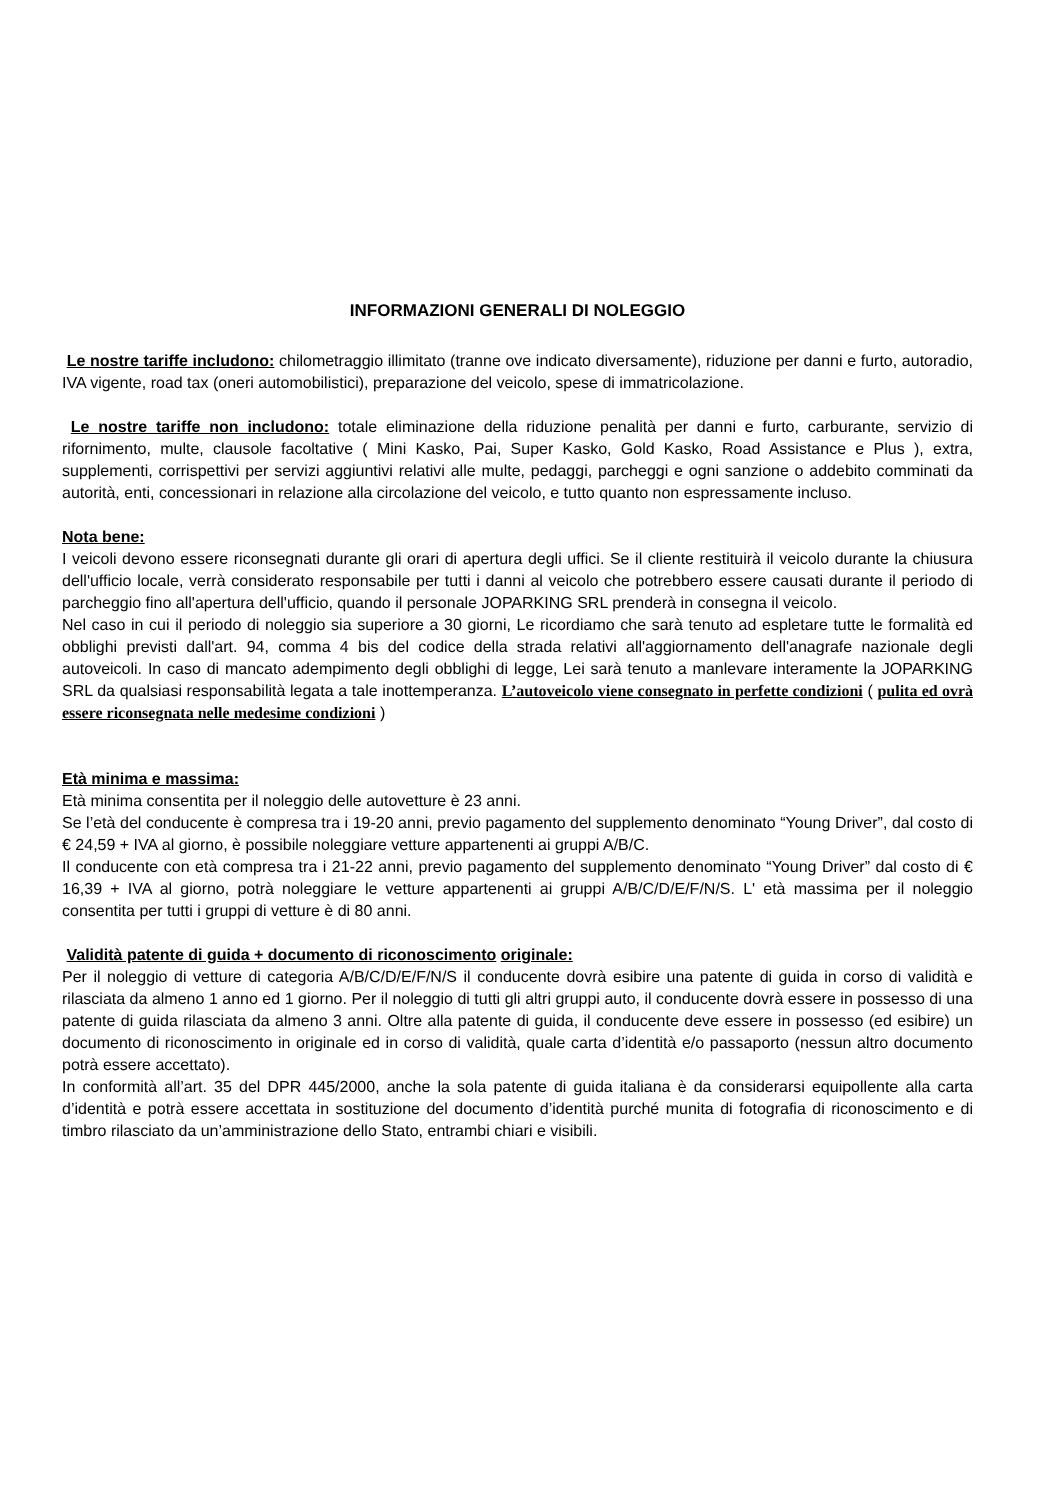INFORMAZIONI GENERALI DI NOLEGGIO
Le nostre tariffe includono: chilometraggio illimitato (tranne ove indicato diversamente), riduzione per danni e furto, autoradio, IVA vigente, road tax (oneri automobilistici), preparazione del veicolo, spese di immatricolazione.
Le nostre tariffe non includono: totale eliminazione della riduzione penalità per danni e furto, carburante, servizio di rifornimento, multe, clausole facoltative ( Mini Kasko, Pai, Super Kasko, Gold Kasko, Road Assistance e Plus ), extra, supplementi, corrispettivi per servizi aggiuntivi relativi alle multe, pedaggi, parcheggi e ogni sanzione o addebito comminati da autorità, enti, concessionari in relazione alla circolazione del veicolo, e tutto quanto non espressamente incluso.
Nota bene:
I veicoli devono essere riconsegnati durante gli orari di apertura degli uffici. Se il cliente restituirà il veicolo durante la chiusura dell'ufficio locale, verrà considerato responsabile per tutti i danni al veicolo che potrebbero essere causati durante il periodo di parcheggio fino all'apertura dell'ufficio, quando il personale JOPARKING SRL prenderà in consegna il veicolo.
Nel caso in cui il periodo di noleggio sia superiore a 30 giorni, Le ricordiamo che sarà tenuto ad espletare tutte le formalità ed obblighi previsti dall'art. 94, comma 4 bis del codice della strada relativi all'aggiornamento dell'anagrafe nazionale degli autoveicoli. In caso di mancato adempimento degli obblighi di legge, Lei sarà tenuto a manlevare interamente la JOPARKING SRL da qualsiasi responsabilità legata a tale inottemperanza. L’autoveicolo viene consegnato in perfette condizioni ( pulita ed ovrà essere riconsegnata nelle medesime condizioni )
Età minima e massima:
Età minima consentita per il noleggio delle autovetture è 23 anni.
Se l’età del conducente è compresa tra i 19-20 anni, previo pagamento del supplemento denominato “Young Driver”, dal costo di € 24,59 + IVA al giorno, è possibile noleggiare vetture appartenenti ai gruppi A/B/C.
Il conducente con età compresa tra i 21-22 anni, previo pagamento del supplemento denominato “Young Driver” dal costo di € 16,39 + IVA al giorno, potrà noleggiare le vetture appartenenti ai gruppi A/B/C/D/E/F/N/S. L' età massima per il noleggio consentita per tutti i gruppi di vetture è di 80 anni.
Validità patente di guida + documento di riconoscimento originale:
Per il noleggio di vetture di categoria A/B/C/D/E/F/N/S il conducente dovrà esibire una patente di guida in corso di validità e rilasciata da almeno 1 anno ed 1 giorno. Per il noleggio di tutti gli altri gruppi auto, il conducente dovrà essere in possesso di una patente di guida rilasciata da almeno 3 anni. Oltre alla patente di guida, il conducente deve essere in possesso (ed esibire) un documento di riconoscimento in originale ed in corso di validità, quale carta d’identità e/o passaporto (nessun altro documento potrà essere accettato).
In conformità all’art. 35 del DPR 445/2000, anche la sola patente di guida italiana è da considerarsi equipollente alla carta d’identità e potrà essere accettata in sostituzione del documento d’identità purché munita di fotografia di riconoscimento e di timbro rilasciato da un’amministrazione dello Stato, entrambi chiari e visibili.